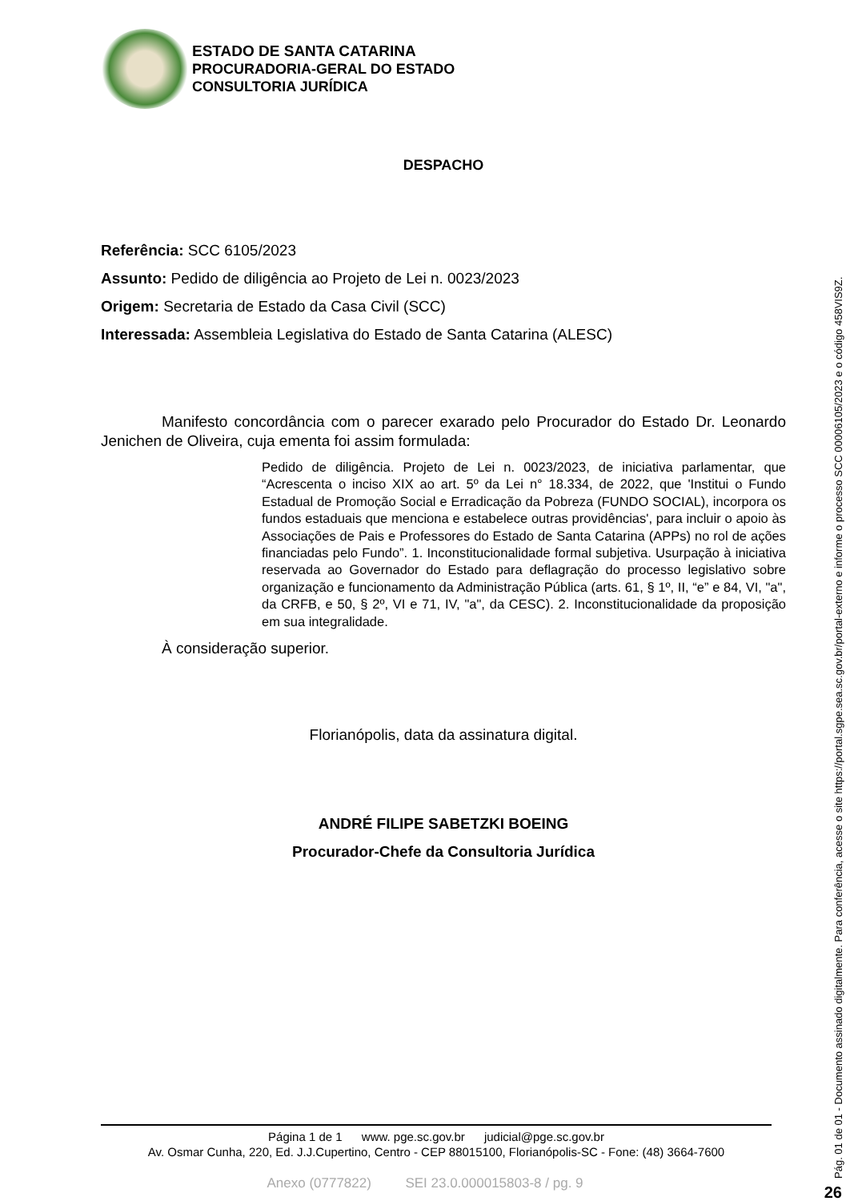ESTADO DE SANTA CATARINA
PROCURADORIA-GERAL DO ESTADO
CONSULTORIA JURÍDICA
DESPACHO
Referência: SCC 6105/2023
Assunto: Pedido de diligência ao Projeto de Lei n. 0023/2023
Origem: Secretaria de Estado da Casa Civil (SCC)
Interessada: Assembleia Legislativa do Estado de Santa Catarina (ALESC)
Manifesto concordância com o parecer exarado pelo Procurador do Estado Dr. Leonardo Jenichen de Oliveira, cuja ementa foi assim formulada:
Pedido de diligência. Projeto de Lei n. 0023/2023, de iniciativa parlamentar, que “Acrescenta o inciso XIX ao art. 5º da Lei n° 18.334, de 2022, que 'Institui o Fundo Estadual de Promoção Social e Erradicação da Pobreza (FUNDO SOCIAL), incorpora os fundos estaduais que menciona e estabelece outras providências', para incluir o apoio às Associações de Pais e Professores do Estado de Santa Catarina (APPs) no rol de ações financiadas pelo Fundo”. 1. Inconstitucionalidade formal subjetiva. Usurpação à iniciativa reservada ao Governador do Estado para deflagração do processo legislativo sobre organização e funcionamento da Administração Pública (arts. 61, § 1º, II, “e” e 84, VI, "a", da CRFB, e 50, § 2º, VI e 71, IV, "a", da CESC). 2. Inconstitucionalidade da proposição em sua integralidade.
À consideração superior.
Florianópolis, data da assinatura digital.
ANDRÉ FILIPE SABETZKI BOEING
Procurador-Chefe da Consultoria Jurídica
Página 1 de 1 www. pge.sc.gov.br judicial@pge.sc.gov.br
Av. Osmar Cunha, 220, Ed. J.J.Cupertino, Centro - CEP 88015100, Florianópolis-SC - Fone: (48) 3664-7600
Anexo (0777822) SEI 23.0.000015803-8 / pg. 9
Pág. 01 de 01 - Documento assinado digitalmente. Para conferência, acesse o site https://portal.sgpe.sea.sc.gov.br/portal-externo e informe o processo SCC 00006105/2023 e o código 458VIS9Z. 26